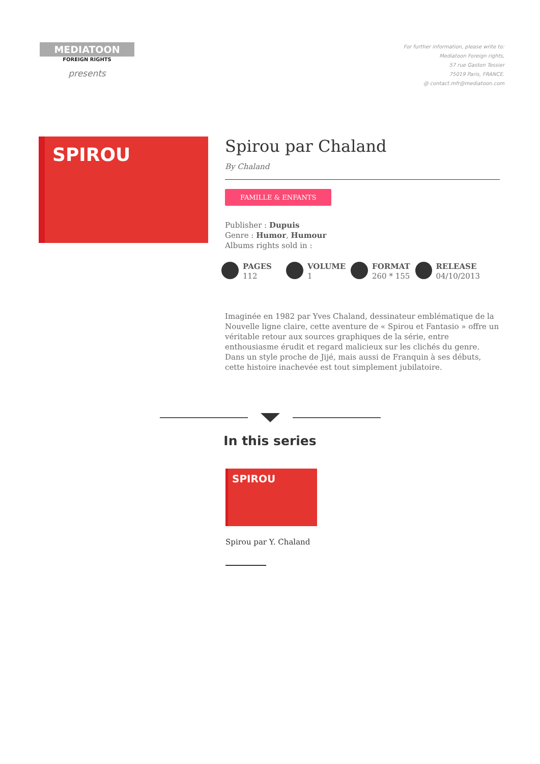MEDIATOON
FOREIGN RIGHTS
presents
For further information, please write to:
Mediatoon Foreign rights,
57 rue Gaston Tessier
75019 Paris, FRANCE.
@ contact.mfr@mediatoon.com
SPIROU
Spirou par Chaland
By Chaland
FAMILLE & ENFANTS
Publisher : Dupuis
Genre : Humor, Humour
Albums rights sold in :
PAGES
112
VOLUME
1
FORMAT
260 * 155
RELEASE
04/10/2013
Imaginée en 1982 par Yves Chaland, dessinateur emblématique de la Nouvelle ligne claire, cette aventure de « Spirou et Fantasio » offre un véritable retour aux sources graphiques de la série, entre enthousiasme érudit et regard malicieux sur les clichés du genre. Dans un style proche de Jijé, mais aussi de Franquin à ses débuts, cette histoire inachevée est tout simplement jubilatoire.
In this series
SPIROU
Spirou par Y. Chaland